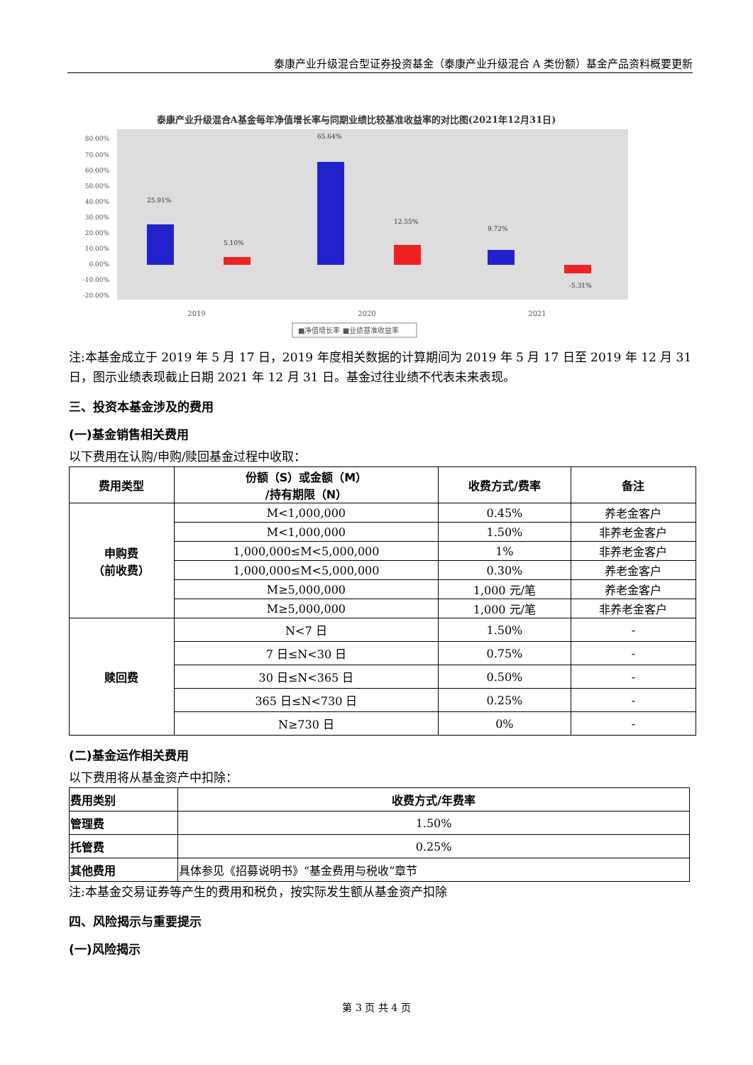泰康产业升级混合型证券投资基金（泰康产业升级混合 A 类份额）基金产品资料概要更新
泰康产业升级混合A基金每年净值增长率与同期业绩比较基准收益率的对比图(2021年12月31日)
80.00%
70.00%
60.00%
50.00%
40.00%
30.00%
20.00%
10.00%
0.00%
-10.00%
-20.00%
25.91%
5.10%
65.64%
12.55%
9.72%
-5.31%
2019
2020
2021
■净值增长率 ■业绩基准收益率
注:本基金成立于 2019 年 5 月 17 日，2019 年度相关数据的计算期间为 2019 年 5 月 17 日至 2019 年 12 月 31 日，图示业绩表现截止日期 2021 年 12 月 31 日。基金过往业绩不代表未来表现。
三、投资本基金涉及的费用
(一)基金销售相关费用
以下费用在认购/申购/赎回基金过程中收取：
| 费用类型 | 份额（S）或金额（M） /持有期限（N） | 收费方式/费率 | 备注 |
| --- | --- | --- | --- |
| 申购费 （前收费） | M<1,000,000 | 0.45% | 养老金客户 |
| | M<1,000,000 | 1.50% | 非养老金客户 |
| | 1,000,000≤M<5,000,000 | 1% | 非养老金客户 |
| | 1,000,000≤M<5,000,000 | 0.30% | 养老金客户 |
| | M≥5,000,000 | 1,000 元/笔 | 养老金客户 |
| | M≥5,000,000 | 1,000 元/笔 | 非养老金客户 |
| 赎回费 | N<7 日 | 1.50% | - |
| | 7 日≤N<30 日 | 0.75% | - |
| | 30 日≤N<365 日 | 0.50% | - |
| | 365 日≤N<730 日 | 0.25% | - |
| | N≥730 日 | 0% | - |
(二)基金运作相关费用
以下费用将从基金资产中扣除：
| 费用类别 | 收费方式/年费率 |
| --- | --- |
| 管理费 | 1.50% |
| 托管费 | 0.25% |
| 其他费用 | 具体参见《招募说明书》“基金费用与税收”章节 |
注:本基金交易证券等产生的费用和税负，按实际发生额从基金资产扣除
四、风险揭示与重要提示
(一)风险揭示
第 3 页 共 4 页